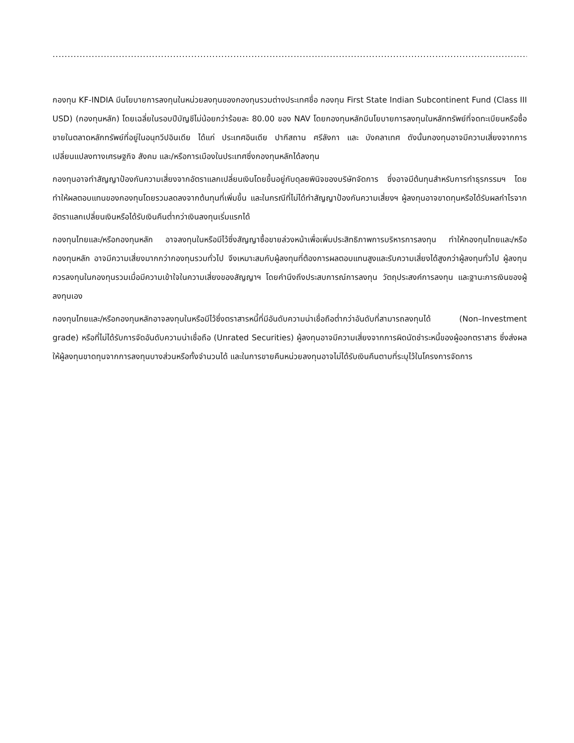...................................................................................................................................................................................
กองทุน KF-INDIA มีนโยบายการลงทุนในหน่วยลงทุนของกองทุนรวมต่างประเทศชื่อ กองทุน First State Indian Subcontinent Fund (Class III USD) (กองทุนหลัก) โดยเฉลี่ยในรอบปีบัญชีไม่น้อยกว่าร้อยละ 80.00 ของ NAV โดยกองทุนหลักมีนโยบายการลงทุนในหลักทรัพย์ที่จดทะเบียนหรือซื้อขายในตลาดหลักทรัพย์ที่อยู่ในอนุทวีปอินเดีย ได้แก่ ประเทศอินเดีย ปากีสถาน ศรีลังกา และ บังคลาเทศ ดังนั้นกองทุนอาจมีความเสี่ยงจากการเปลี่ยนแปลงทางเศรษฐกิจ สังคม และ/หรือการเมืองในประเทศซึ่งกองทุนหลักได้ลงทุน
กองทุนอาจทำสัญญาป้องกันความเสี่ยงจากอัตราแลกเปลี่ยนเงินโดยขึ้นอยู่กับดุลยพินิจของบริษัทจัดการ ซึ่งอาจมีต้นทุนสำหรับการทำธุรกรรมฯ โดยทำให้ผลตอบแทนของกองทุนโดยรวมลดลงจากต้นทุนที่เพิ่มขึ้น และในกรณีที่ไม่ได้ทำสัญญาป้องกันความเสี่ยงฯ ผู้ลงทุนอาจขาดทุนหรือได้รับผลกำไรจากอัตราแลกเปลี่ยนเงินหรือได้รับเงินคืนต่ำกว่าเงินลงทุนเริ่มแรกได้
กองทุนไทยและ/หรือกองทุนหลัก อาจลงทุนในหรือมีไว้ซึ่งสัญญาซื้อขายล่วงหน้าเพื่อเพิ่มประสิทธิภาพการบริหารการลงทุน ทำให้กองทุนไทยและ/หรือกองทุนหลัก อาจมีความเสี่ยงมากกว่ากองทุนรวมทั่วไป จึงเหมาะสมกับผู้ลงทุนที่ต้องการผลตอบแทนสูงและรับความเสี่ยงได้สูงกว่าผู้ลงทุนทั่วไป ผู้ลงทุนควรลงทุนในกองทุนรวมเมื่อมีความเข้าใจในความเสี่ยงของสัญญาฯ โดยคำนึงถึงประสบการณ์การลงทุน วัตถุประสงค์การลงทุน และฐานะการเงินของผู้ลงทุนเอง
กองทุนไทยและ/หรือกองทุนหลักอาจลงทุนในหรือมีไว้ซึ่งตราสารหนี้ที่มีอันดับความน่าเชื่อถือต่ำกว่าอันดับที่สามารถลงทุนได้ (Non–Investment grade) หรือที่ไม่ได้รับการจัดอันดับความน่าเชื่อถือ (Unrated Securities) ผู้ลงทุนอาจมีความเสี่ยงจากการผิดนัดชำระหนี้ของผู้ออกตราสาร ซึ่งส่งผลให้ผู้ลงทุนขาดทุนจากการลงทุนบางส่วนหรือทั้งจำนวนได้ และในการขายคืนหน่วยลงทุนอาจไม่ได้รับเงินคืนตามที่ระบุไว้ในโครงการจัดการ